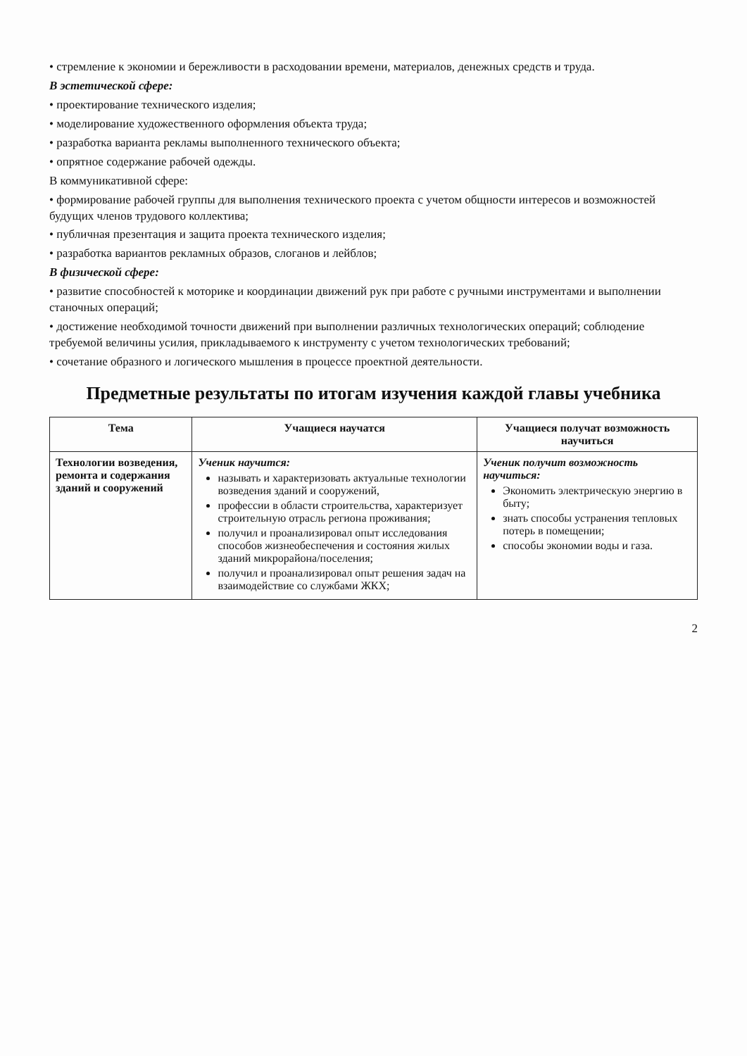• стремление к экономии и бережливости в расходовании времени, материалов, денежных средств и труда.
В эстетической сфере:
• проектирование технического изделия;
• моделирование художественного оформления объекта труда;
• разработка варианта рекламы выполненного технического объекта;
• опрятное содержание рабочей одежды.
В коммуникативной сфере:
• формирование рабочей группы для выполнения технического проекта с учетом общности интересов и возможностей будущих членов трудового коллектива;
• публичная презентация и защита проекта технического изделия;
• разработка вариантов рекламных образов, слоганов и лейблов;
В физической сфере:
• развитие способностей к моторике и координации движений рук при работе с ручными инструментами и выполнении станочных операций;
• достижение необходимой точности движений при выполнении различных технологических операций; соблюдение требуемой величины усилия, прикладываемого к инструменту с учетом технологических требований;
• сочетание образного и логического мышления в процессе проектной деятельности.
Предметные результаты по итогам изучения каждой главы учебника
| Тема | Учащиеся научатся | Учащиеся получат возможность научиться |
| --- | --- | --- |
| Технологии возведения, ремонта и содержания зданий и сооружений | Ученик научится: называть и характеризовать актуальные технологии возведения зданий и сооружений, профессии в области строительства, характеризует строительную отрасль региона проживания; получил и проанализировал опыт исследования способов жизнеобеспечения и состояния жилых зданий микрорайона/поселения; получил и проанализировал опыт решения задач на взаимодействие со службами ЖКХ; | Ученик получит возможность научиться: Экономить электрическую энергию в быту; знать способы устранения тепловых потерь в помещении; способы экономии воды и газа. |
2